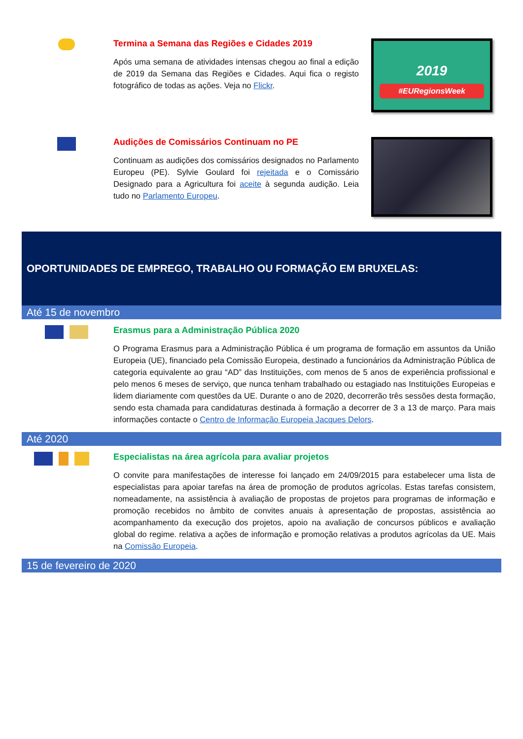Termina a Semana das Regiões e Cidades 2019
Após uma semana de atividades intensas chegou ao final a edição de 2019 da Semana das Regiões e Cidades. Aqui fica o registo fotográfico de todas as ações. Veja no Flickr.
2019
#EURegionsWeek
Audições de Comissários Continuam no PE
Continuam as audições dos comissários designados no Parlamento Europeu (PE). Sylvie Goulard foi rejeitada e o Comissário Designado para a Agricultura foi aceite à segunda audição. Leia tudo no Parlamento Europeu.
OPORTUNIDADES DE EMPREGO, TRABALHO OU FORMAÇÃO EM BRUXELAS:
Até 15 de novembro
Erasmus para a Administração Pública 2020
O Programa Erasmus para a Administração Pública é um programa de formação em assuntos da União Europeia (UE), financiado pela Comissão Europeia, destinado a funcionários da Administração Pública de categoria equivalente ao grau “AD” das Instituições, com menos de 5 anos de experiência profissional e pelo menos 6 meses de serviço, que nunca tenham trabalhado ou estagiado nas Instituições Europeias e lidem diariamente com questões da UE. Durante o ano de 2020, decorrerão três sessões desta formação, sendo esta chamada para candidaturas destinada à formação a decorrer de 3 a 13 de março. Para mais informações contacte o Centro de Informação Europeia Jacques Delors.
Até 2020
Especialistas na área agrícola para avaliar projetos
O convite para manifestações de interesse foi lançado em 24/09/2015 para estabelecer uma lista de especialistas para apoiar tarefas na área de promoção de produtos agrícolas. Estas tarefas consistem, nomeadamente, na assistência à avaliação de propostas de projetos para programas de informação e promoção recebidos no âmbito de convites anuais à apresentação de propostas, assistência ao acompanhamento da execução dos projetos, apoio na avaliação de concursos públicos e avaliação global do regime. relativa a ações de informação e promoção relativas a produtos agrícolas da UE. Mais na Comissão Europeia.
15 de fevereiro de 2020